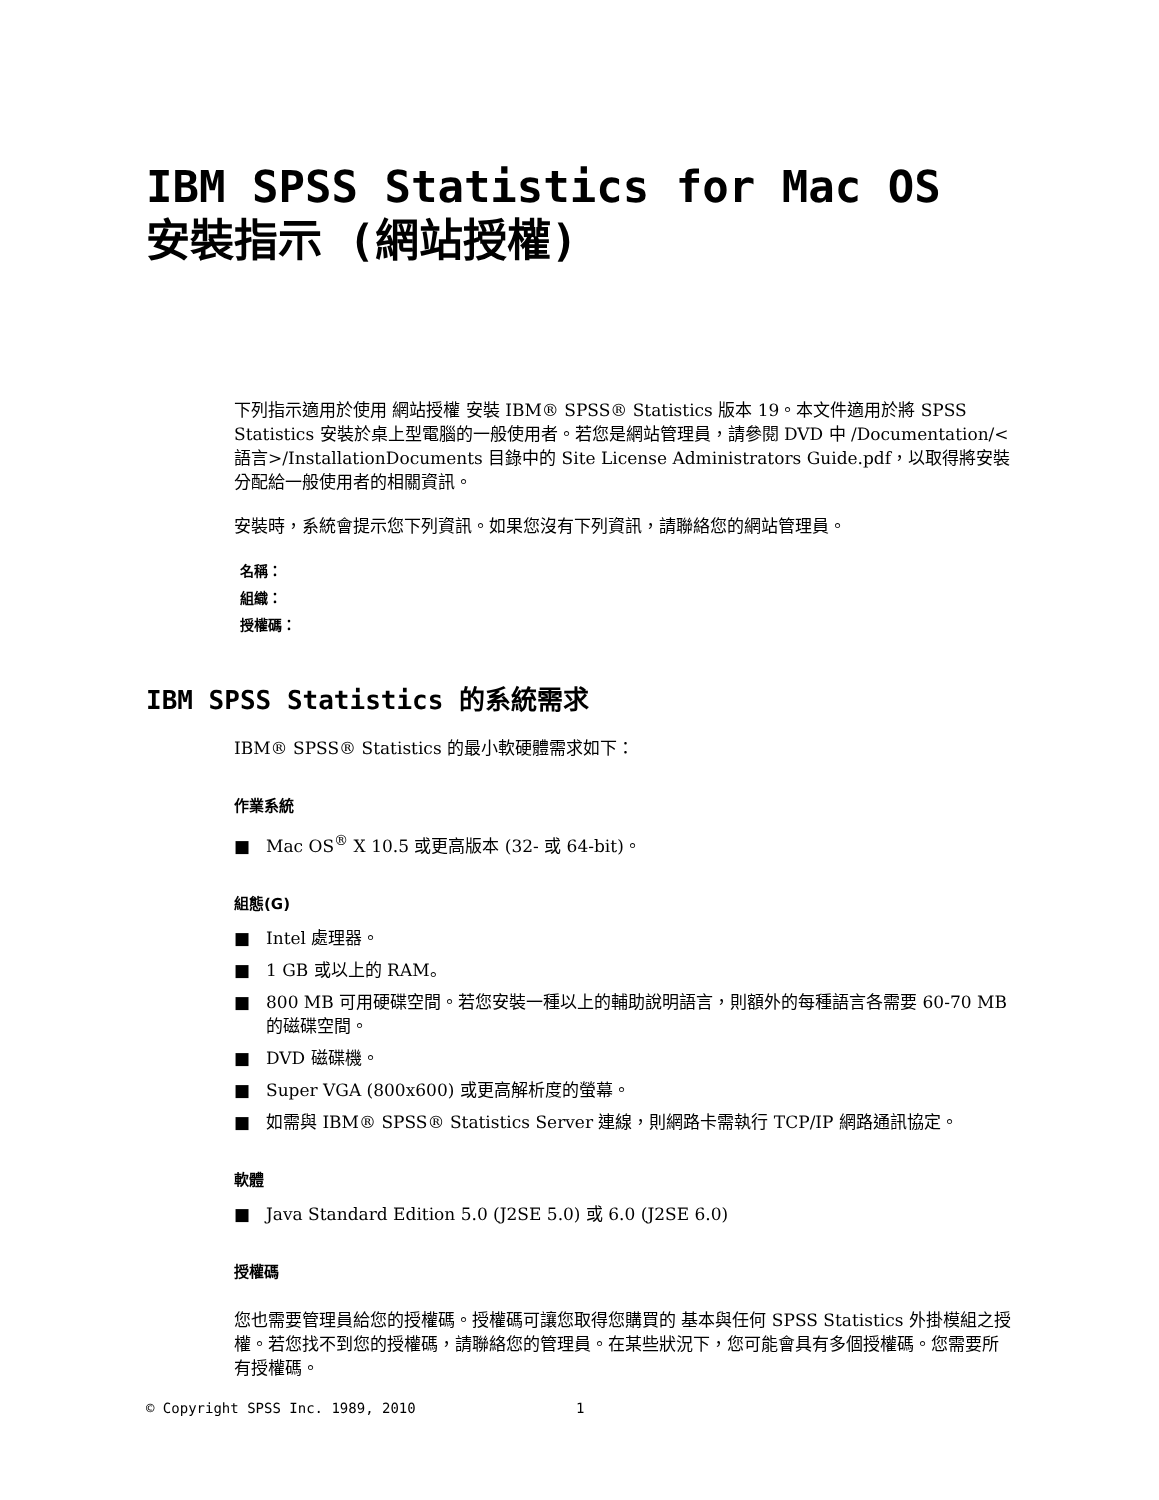IBM SPSS Statistics for Mac OS 安裝指示 (網站授權)
下列指示適用於使用 網站授權 安裝 IBM® SPSS® Statistics 版本 19。本文件適用於將 SPSS Statistics 安裝於桌上型電腦的一般使用者。若您是網站管理員，請參閱 DVD 中 /Documentation/<語言>/InstallationDocuments 目錄中的 Site License Administrators Guide.pdf，以取得將安裝分配給一般使用者的相關資訊。
安裝時，系統會提示您下列資訊。如果您沒有下列資訊，請聯絡您的網站管理員。
名稱：
組織：
授權碼：
IBM SPSS Statistics 的系統需求
IBM® SPSS® Statistics 的最小軟硬體需求如下：
作業系統
■ Mac OS<sup>®</sup> X 10.5 或更高版本 (32- 或 64-bit)。
組態(G)
■ Intel 處理器。
■ 1 GB 或以上的 RAM。
■ 800 MB 可用硬碟空間。若您安裝一種以上的輔助說明語言，則額外的每種語言各需要 60-70 MB 的磁碟空間。
■ DVD 磁碟機。
■ Super VGA (800x600) 或更高解析度的螢幕。
■ 如需與 IBM® SPSS® Statistics Server 連線，則網路卡需執行 TCP/IP 網路通訊協定。
軟體
■ Java Standard Edition 5.0 (J2SE 5.0) 或 6.0 (J2SE 6.0)
授權碼
您也需要管理員給您的授權碼。授權碼可讓您取得您購買的 基本與任何 SPSS Statistics 外掛模組之授權。若您找不到您的授權碼，請聯絡您的管理員。在某些狀況下，您可能會具有多個授權碼。您需要所有授權碼。
© Copyright SPSS Inc. 1989, 2010 1